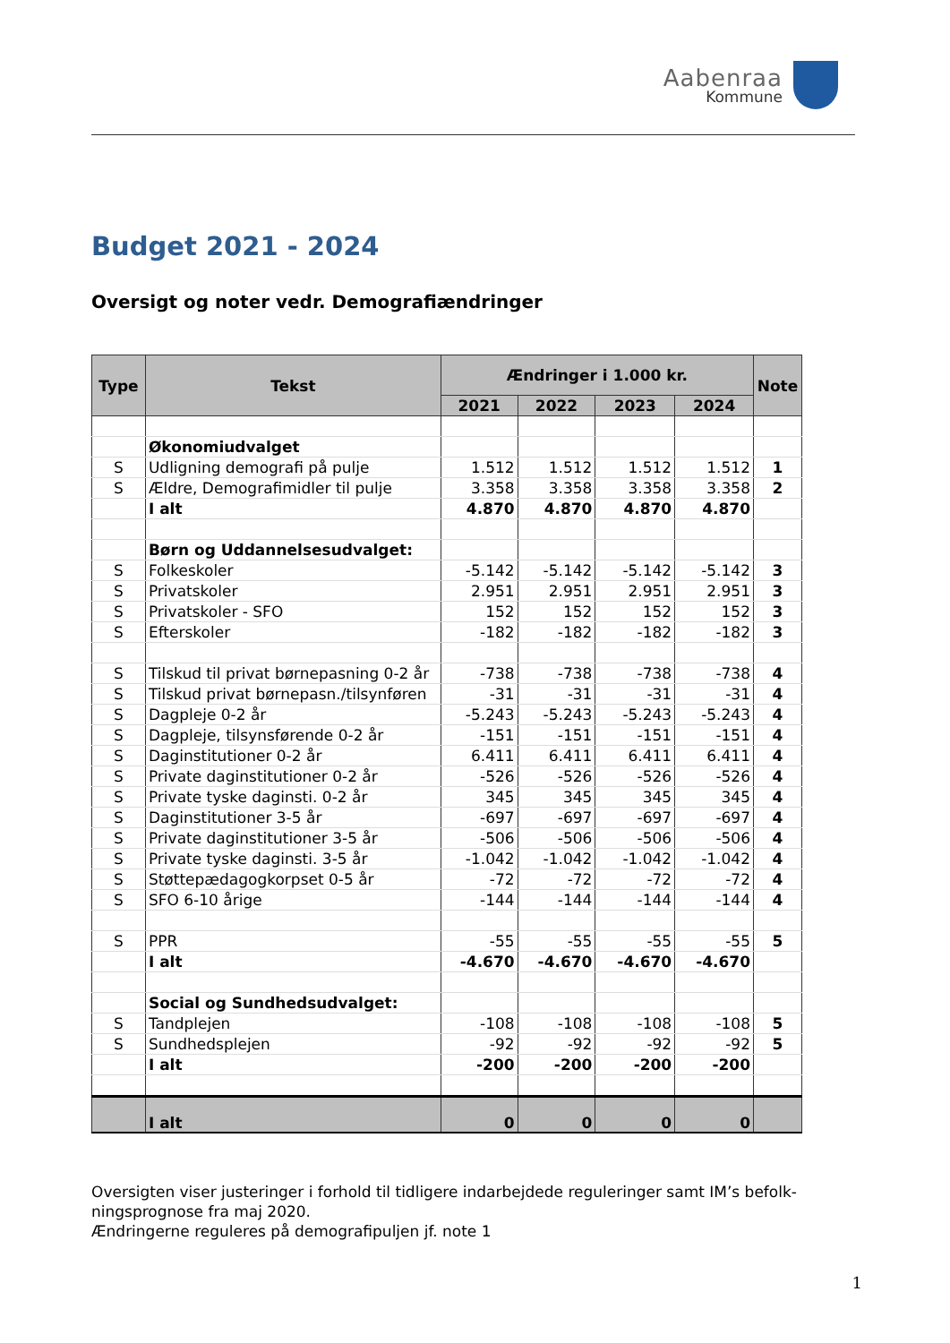Aabenraa
Kommune
Budget 2021 - 2024
Oversigt og noter vedr. Demografiændringer
| Type | Tekst | Ændringer i 1.000 kr. | | | | Note |
| --- | --- | --- | --- | --- | --- | --- |
| | | 2021 | 2022 | 2023 | 2024 | |
| | Økonomiudvalget | | | | | |
| S | Udligning demografi på pulje | 1.512 | 1.512 | 1.512 | 1.512 | 1 |
| S | Ældre, Demografimidler til pulje | 3.358 | 3.358 | 3.358 | 3.358 | 2 |
| | I alt | 4.870 | 4.870 | 4.870 | 4.870 | |
| | Børn og Uddannelsesudvalget: | | | | | |
| S | Folkeskoler | -5.142 | -5.142 | -5.142 | -5.142 | 3 |
| S | Privatskoler | 2.951 | 2.951 | 2.951 | 2.951 | 3 |
| S | Privatskoler - SFO | 152 | 152 | 152 | 152 | 3 |
| S | Efterskoler | -182 | -182 | -182 | -182 | 3 |
| S | Tilskud til privat børnepasning 0-2 år | -738 | -738 | -738 | -738 | 4 |
| S | Tilskud privat børnepasn./tilsynføren | -31 | -31 | -31 | -31 | 4 |
| S | Dagpleje 0-2 år | -5.243 | -5.243 | -5.243 | -5.243 | 4 |
| S | Dagpleje, tilsynsførende 0-2 år | -151 | -151 | -151 | -151 | 4 |
| S | Daginstitutioner 0-2 år | 6.411 | 6.411 | 6.411 | 6.411 | 4 |
| S | Private daginstitutioner 0-2 år | -526 | -526 | -526 | -526 | 4 |
| S | Private tyske daginsti. 0-2 år | 345 | 345 | 345 | 345 | 4 |
| S | Daginstitutioner 3-5 år | -697 | -697 | -697 | -697 | 4 |
| S | Private daginstitutioner 3-5 år | -506 | -506 | -506 | -506 | 4 |
| S | Private tyske daginsti. 3-5 år | -1.042 | -1.042 | -1.042 | -1.042 | 4 |
| S | Støttepædagogkorpset 0-5 år | -72 | -72 | -72 | -72 | 4 |
| S | SFO 6-10 årige | -144 | -144 | -144 | -144 | 4 |
| S | PPR | -55 | -55 | -55 | -55 | 5 |
| | I alt | -4.670 | -4.670 | -4.670 | -4.670 | |
| | Social og Sundhedsudvalget: | | | | | |
| S | Tandplejen | -108 | -108 | -108 | -108 | 5 |
| S | Sundhedsplejen | -92 | -92 | -92 | -92 | 5 |
| | I alt | -200 | -200 | -200 | -200 | |
| | I alt | 0 | 0 | 0 | 0 | |
Oversigten viser justeringer i forhold til tidligere indarbejdede reguleringer samt IM’s befolk-ningsprognose fra maj 2020.
Ændringerne reguleres på demografipuljen jf. note 1
1